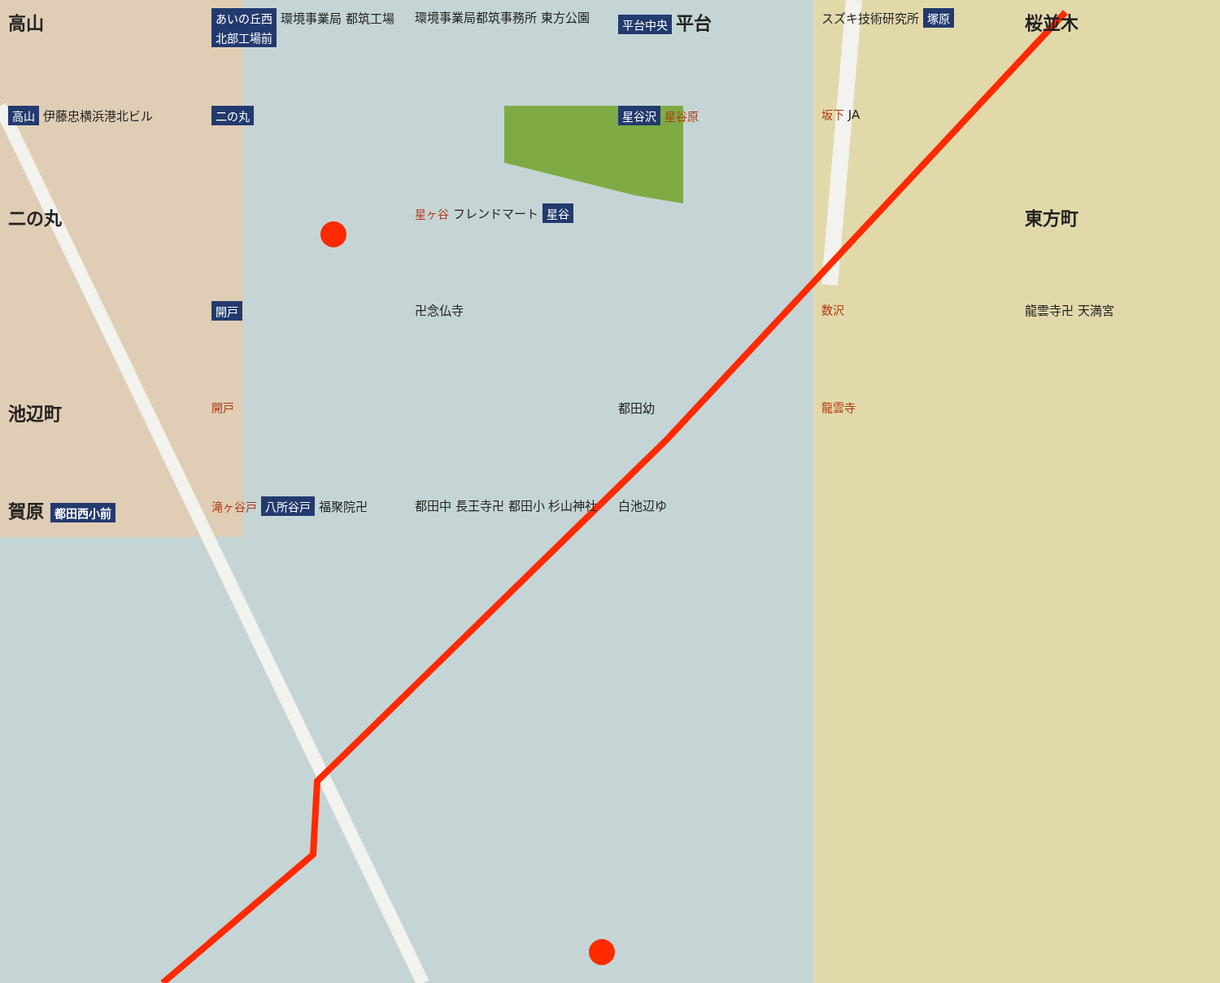高山
あいの丘西 環境事業局 都筑工場 北部工場前
環境事業局都筑事務所 東方公園
平台中央 平台
スズキ技術研究所 塚原
桜並木
高山 伊藤忠横浜港北ビル
二の丸
星谷沢 星谷原
坂下 JA
二の丸
星ヶ谷 フレンドマート 星谷
東方町
開戸
卍念仏寺
数沢
龍雲寺卍 天満宮
池辺町
開戸
都田幼
龍雲寺
賀原 都田西小前
滝ヶ谷戸 八所谷戸 福聚院卍
都田中 長王寺卍 都田小 杉山神社
白池辺ゆ